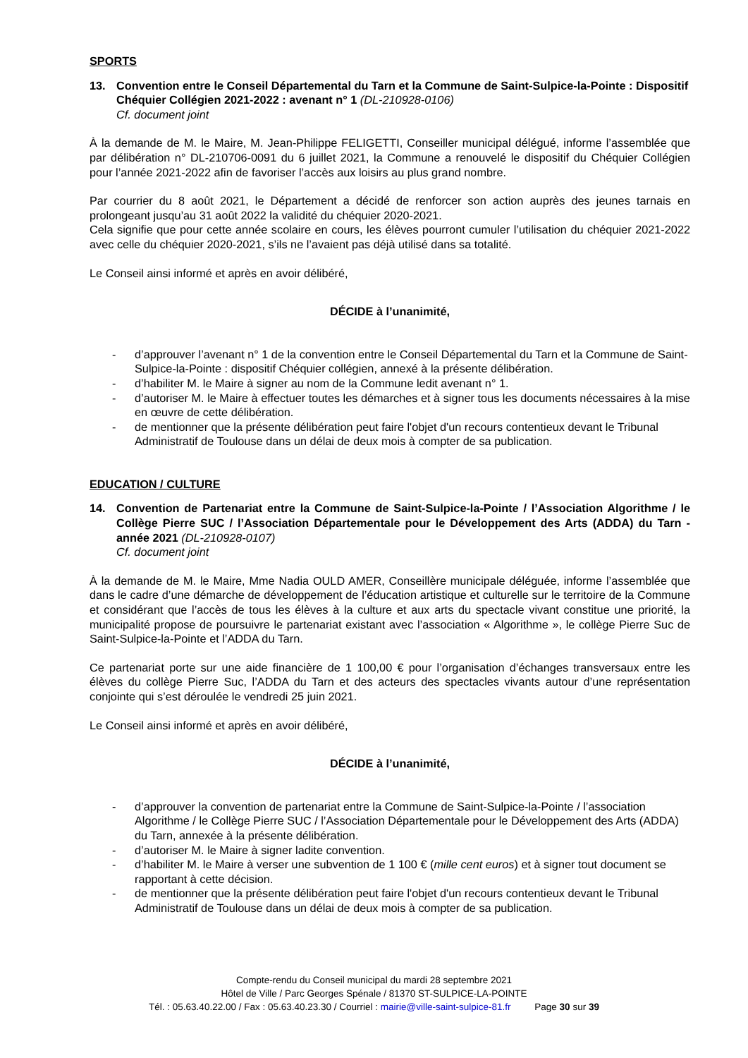SPORTS
13. Convention entre le Conseil Départemental du Tarn et la Commune de Saint-Sulpice-la-Pointe : Dispositif Chéquier Collégien 2021-2022 : avenant n° 1 (DL-210928-0106)
Cf. document joint
À la demande de M. le Maire, M. Jean-Philippe FELIGETTI, Conseiller municipal délégué, informe l’assemblée que par délibération n° DL-210706-0091 du 6 juillet 2021, la Commune a renouvelé le dispositif du Chéquier Collégien pour l’année 2021-2022 afin de favoriser l’accès aux loisirs au plus grand nombre.
Par courrier du 8 août 2021, le Département a décidé de renforcer son action auprès des jeunes tarnais en prolongeant jusqu’au 31 août 2022 la validité du chéquier 2020-2021.
Cela signifie que pour cette année scolaire en cours, les élèves pourront cumuler l’utilisation du chéquier 2021-2022 avec celle du chéquier 2020-2021, s’ils ne l’avaient pas déjà utilisé dans sa totalité.
Le Conseil ainsi informé et après en avoir délibéré,
DÉCIDE à l’unanimité,
- d’approuver l’avenant n° 1 de la convention entre le Conseil Départemental du Tarn et la Commune de Saint-Sulpice-la-Pointe : dispositif Chéquier collégien, annexé à la présente délibération.
- d’habiliter M. le Maire à signer au nom de la Commune ledit avenant n° 1.
- d’autoriser M. le Maire à effectuer toutes les démarches et à signer tous les documents nécessaires à la mise en œuvre de cette délibération.
- de mentionner que la présente délibération peut faire l'objet d'un recours contentieux devant le Tribunal Administratif de Toulouse dans un délai de deux mois à compter de sa publication.
EDUCATION / CULTURE
14. Convention de Partenariat entre la Commune de Saint-Sulpice-la-Pointe / l’Association Algorithme / le Collège Pierre SUC / l’Association Départementale pour le Développement des Arts (ADDA) du Tarn - année 2021 (DL-210928-0107)
Cf. document joint
À la demande de M. le Maire, Mme Nadia OULD AMER, Conseillère municipale déléguée, informe l’assemblée que dans le cadre d’une démarche de développement de l’éducation artistique et culturelle sur le territoire de la Commune et considérant que l’accès de tous les élèves à la culture et aux arts du spectacle vivant constitue une priorité, la municipalité propose de poursuivre le partenariat existant avec l’association « Algorithme », le collège Pierre Suc de Saint-Sulpice-la-Pointe et l’ADDA du Tarn.
Ce partenariat porte sur une aide financière de 1 100,00 € pour l’organisation d’échanges transversaux entre les élèves du collège Pierre Suc, l’ADDA du Tarn et des acteurs des spectacles vivants autour d’une représentation conjointe qui s’est déroulée le vendredi 25 juin 2021.
Le Conseil ainsi informé et après en avoir délibéré,
DÉCIDE à l’unanimité,
- d’approuver la convention de partenariat entre la Commune de Saint-Sulpice-la-Pointe / l’association Algorithme / le Collège Pierre SUC / l’Association Départementale pour le Développement des Arts (ADDA) du Tarn, annexée à la présente délibération.
- d’autoriser M. le Maire à signer ladite convention.
- d’habiliter M. le Maire à verser une subvention de 1 100 € (mille cent euros) et à signer tout document se rapportant à cette décision.
- de mentionner que la présente délibération peut faire l'objet d'un recours contentieux devant le Tribunal Administratif de Toulouse dans un délai de deux mois à compter de sa publication.
Compte-rendu du Conseil municipal du mardi 28 septembre 2021
Hôtel de Ville / Parc Georges Spénale / 81370 ST-SULPICE-LA-POINTE
Tél. : 05.63.40.22.00 / Fax : 05.63.40.23.30 / Courriel : mairie@ville-saint-sulpice-81.fr Page 30 sur 39